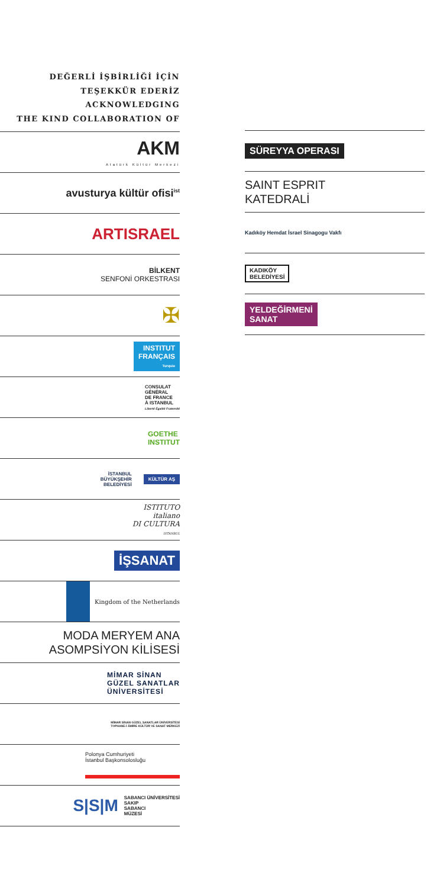DEĞERLİ İŞBİRLİĞİ İÇİN
TEŞEKKÜR EDERİZ
ACKNOWLEDGING
THE KIND COLLABORATION OF
AKM
Atatürk Kültür Merkezi
avusturya kültür ofisi<sup>ist</sup>
ARTISRAEL
BİLKENT
SENFONİ ORKESTRASI
✠
INSTITUT
FRANÇAIS
Turquie
CONSULAT
GÉNÉRAL
DE FRANCE
À ISTANBUL
Liberté Égalité Fraternité
GOETHE
INSTITUT
İSTANBUL
BÜYÜKŞEHİR
BELEDİYESİ
KÜLTÜR AŞ
ISTITUTO
italiano
DI CULTURA
ISTANBUL
İŞSANAT
Kingdom of the Netherlands
MODA MERYEM ANA
ASOMPSİYON KİLİSESİ
MİMAR SİNAN
GÜZEL SANATLAR
ÜNİVERSİTESİ
MİMAR SİNAN GÜZEL SANATLAR ÜNİVERSİTESİ
TOPHANE-İ ÂMİRE KÜLTÜR VE SANAT MERKEZİ
Polonya Cumhuriyeti
İstanbul Başkonsolosluğu
S|S|M
SABANCI ÜNİVERSİTESİ
SAKIP
SABANCI
MÜZESİ
SÜREYYA OPERASI
SAINT ESPRIT
KATEDRALİ
Kadıköy Hemdat İsrael Sinagogu Vakfı
KADIKÖY
BELEDİYESİ
YELDEĞİRMENİ
SANAT